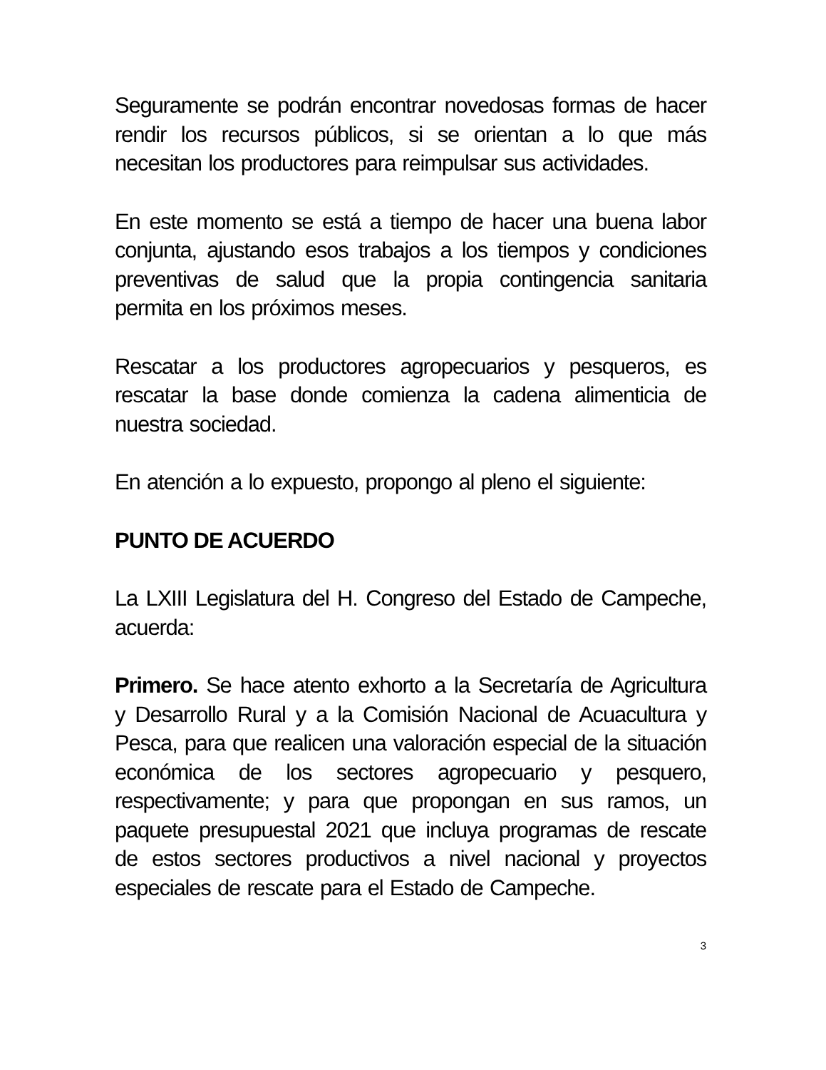Seguramente se podrán encontrar novedosas formas de hacer rendir los recursos públicos, si se orientan a lo que más necesitan los productores para reimpulsar sus actividades.
En este momento se está a tiempo de hacer una buena labor conjunta, ajustando esos trabajos a los tiempos y condiciones preventivas de salud que la propia contingencia sanitaria permita en los próximos meses.
Rescatar a los productores agropecuarios y pesqueros, es rescatar la base donde comienza la cadena alimenticia de nuestra sociedad.
En atención a lo expuesto, propongo al pleno el siguiente:
PUNTO DE ACUERDO
La LXIII Legislatura del H. Congreso del Estado de Campeche, acuerda:
Primero. Se hace atento exhorto a la Secretaría de Agricultura y Desarrollo Rural y a la Comisión Nacional de Acuacultura y Pesca, para que realicen una valoración especial de la situación económica de los sectores agropecuario y pesquero, respectivamente; y para que propongan en sus ramos, un paquete presupuestal 2021 que incluya programas de rescate de estos sectores productivos a nivel nacional y proyectos especiales de rescate para el Estado de Campeche.
3